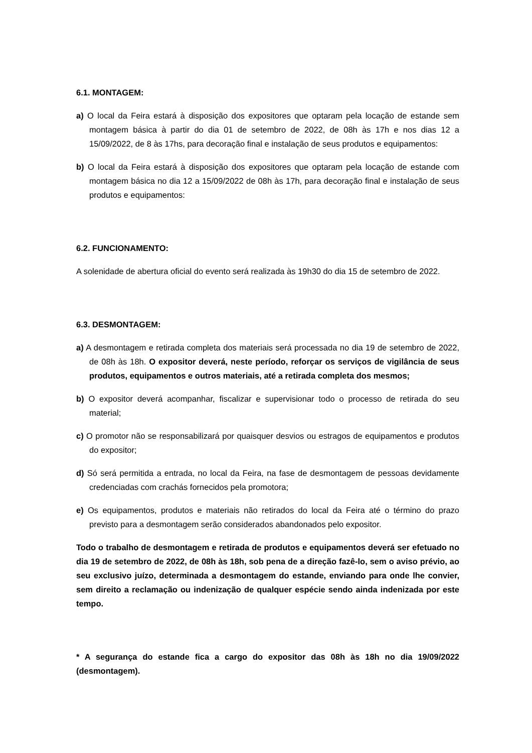6.1. MONTAGEM:
a) O local da Feira estará à disposição dos expositores que optaram pela locação de estande sem montagem básica à partir do dia 01 de setembro de 2022, de 08h às 17h e nos dias 12 a 15/09/2022, de 8 às 17hs, para decoração final e instalação de seus produtos e equipamentos:
b) O local da Feira estará à disposição dos expositores que optaram pela locação de estande com montagem básica no dia 12 a 15/09/2022 de 08h às 17h, para decoração final e instalação de seus produtos e equipamentos:
6.2. FUNCIONAMENTO:
A solenidade de abertura oficial do evento será realizada às 19h30 do dia 15 de setembro de 2022.
6.3. DESMONTAGEM:
a) A desmontagem e retirada completa dos materiais será processada no dia 19 de setembro de 2022, de 08h às 18h. O expositor deverá, neste período, reforçar os serviços de vigilância de seus produtos, equipamentos e outros materiais, até a retirada completa dos mesmos;
b) O expositor deverá acompanhar, fiscalizar e supervisionar todo o processo de retirada do seu material;
c) O promotor não se responsabilizará por quaisquer desvios ou estragos de equipamentos e produtos do expositor;
d) Só será permitida a entrada, no local da Feira, na fase de desmontagem de pessoas devidamente credenciadas com crachás fornecidos pela promotora;
e) Os equipamentos, produtos e materiais não retirados do local da Feira até o término do prazo previsto para a desmontagem serão considerados abandonados pelo expositor.
Todo o trabalho de desmontagem e retirada de produtos e equipamentos deverá ser efetuado no dia 19 de setembro de 2022, de 08h às 18h, sob pena de a direção fazê-lo, sem o aviso prévio, ao seu exclusivo juízo, determinada a desmontagem do estande, enviando para onde lhe convier, sem direito a reclamação ou indenização de qualquer espécie sendo ainda indenizada por este tempo.
* A segurança do estande fica a cargo do expositor das 08h às 18h no dia 19/09/2022 (desmontagem).